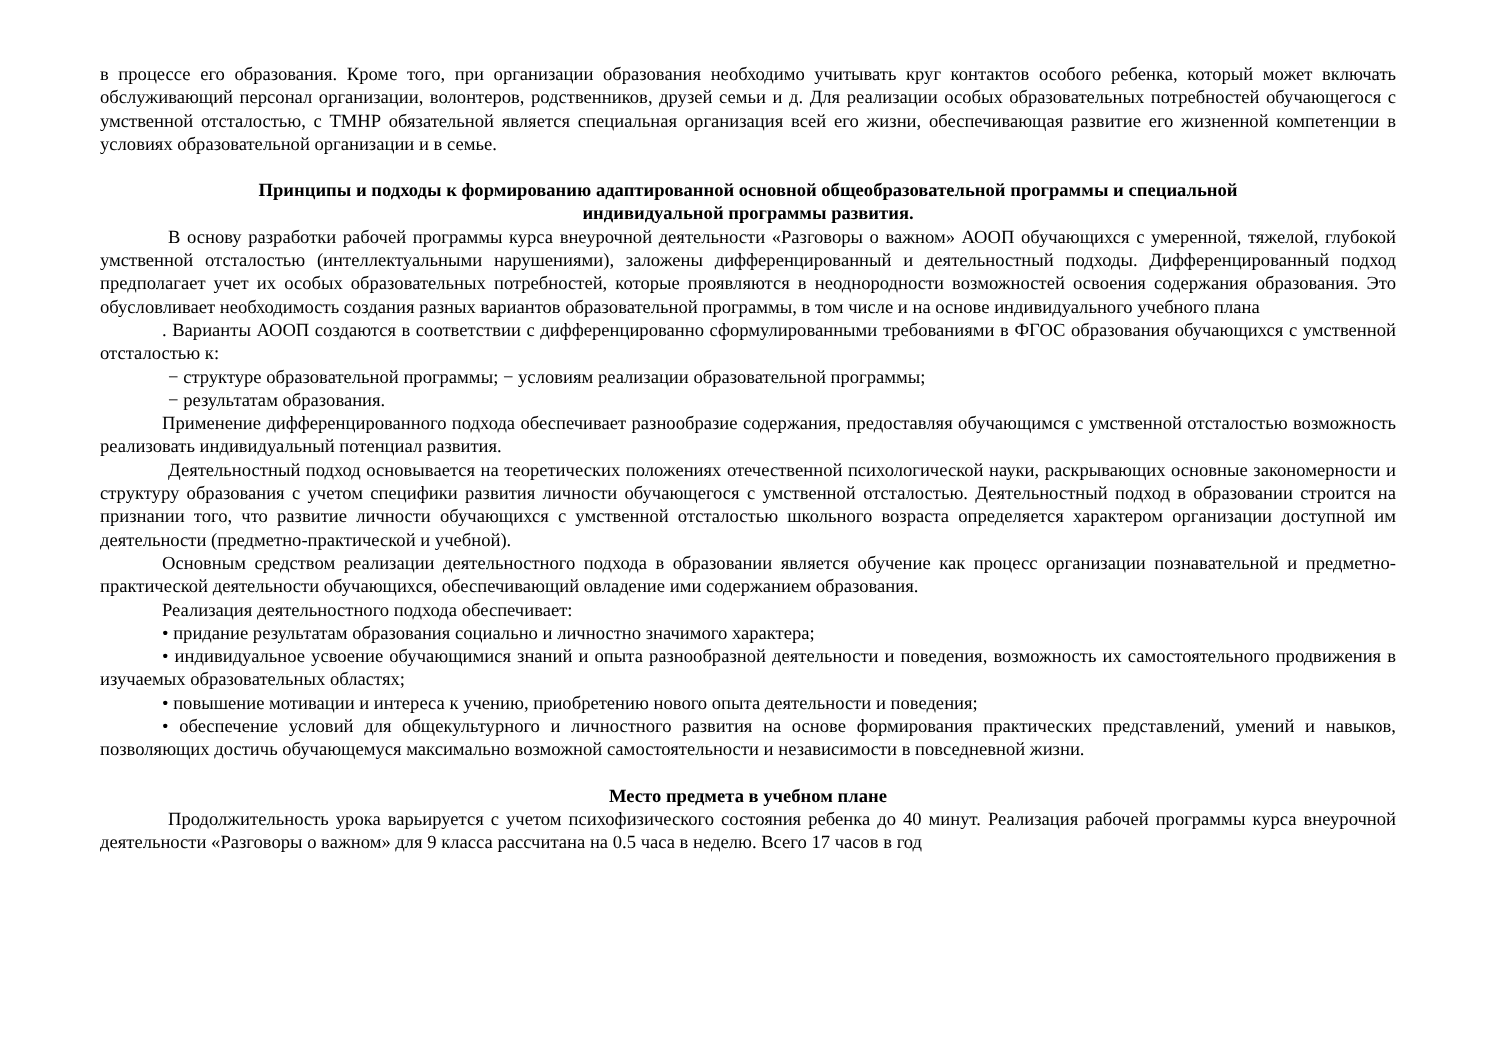в процессе его образования. Кроме того, при организации образования необходимо учитывать круг контактов особого ребенка, который может включать обслуживающий персонал организации, волонтеров, родственников, друзей семьи и д. Для реализации особых образовательных потребностей обучающегося с умственной отсталостью, с ТМНР обязательной является специальная организация всей его жизни, обеспечивающая развитие его жизненной компетенции в условиях образовательной организации и в семье.
Принципы и подходы к формированию адаптированной основной общеобразовательной программы и специальной
индивидуальной программы развития.
В основу разработки рабочей программы курса внеурочной деятельности «Разговоры о важном» АООП обучающихся с умеренной, тяжелой, глубокой умственной отсталостью (интеллектуальными нарушениями), заложены дифференцированный и деятельностный подходы. Дифференцированный подход предполагает учет их особых образовательных потребностей, которые проявляются в неоднородности возможностей освоения содержания образования. Это обусловливает необходимость создания разных вариантов образовательной программы, в том числе и на основе индивидуального учебного плана
. Варианты АООП создаются в соответствии с дифференцированно сформулированными требованиями в ФГОС образования обучающихся с умственной отсталостью к:
− структуре образовательной программы; − условиям реализации образовательной программы;
− результатам образования.
Применение дифференцированного подхода обеспечивает разнообразие содержания, предоставляя обучающимся с умственной отсталостью возможность реализовать индивидуальный потенциал развития.
Деятельностный подход основывается на теоретических положениях отечественной психологической науки, раскрывающих основные закономерности и структуру образования с учетом специфики развития личности обучающегося с умственной отсталостью. Деятельностный подход в образовании строится на признании того, что развитие личности обучающихся с умственной отсталостью школьного возраста определяется характером организации доступной им деятельности (предметно-практической и учебной).
Основным средством реализации деятельностного подхода в образовании является обучение как процесс организации познавательной и предметно-практической деятельности обучающихся, обеспечивающий овладение ими содержанием образования.
Реализация деятельностного подхода обеспечивает:
• придание результатам образования социально и личностно значимого характера;
• индивидуальное усвоение обучающимися знаний и опыта разнообразной деятельности и поведения, возможность их самостоятельного продвижения в изучаемых образовательных областях;
• повышение мотивации и интереса к учению, приобретению нового опыта деятельности и поведения;
• обеспечение условий для общекультурного и личностного развития на основе формирования практических представлений, умений и навыков, позволяющих достичь обучающемуся максимально возможной самостоятельности и независимости в повседневной жизни.
Место предмета в учебном плане
Продолжительность урока варьируется с учетом психофизического состояния ребенка до 40 минут. Реализация рабочей программы курса внеурочной деятельности «Разговоры о важном» для 9 класса рассчитана на 0.5 часа в неделю. Всего 17 часов в год